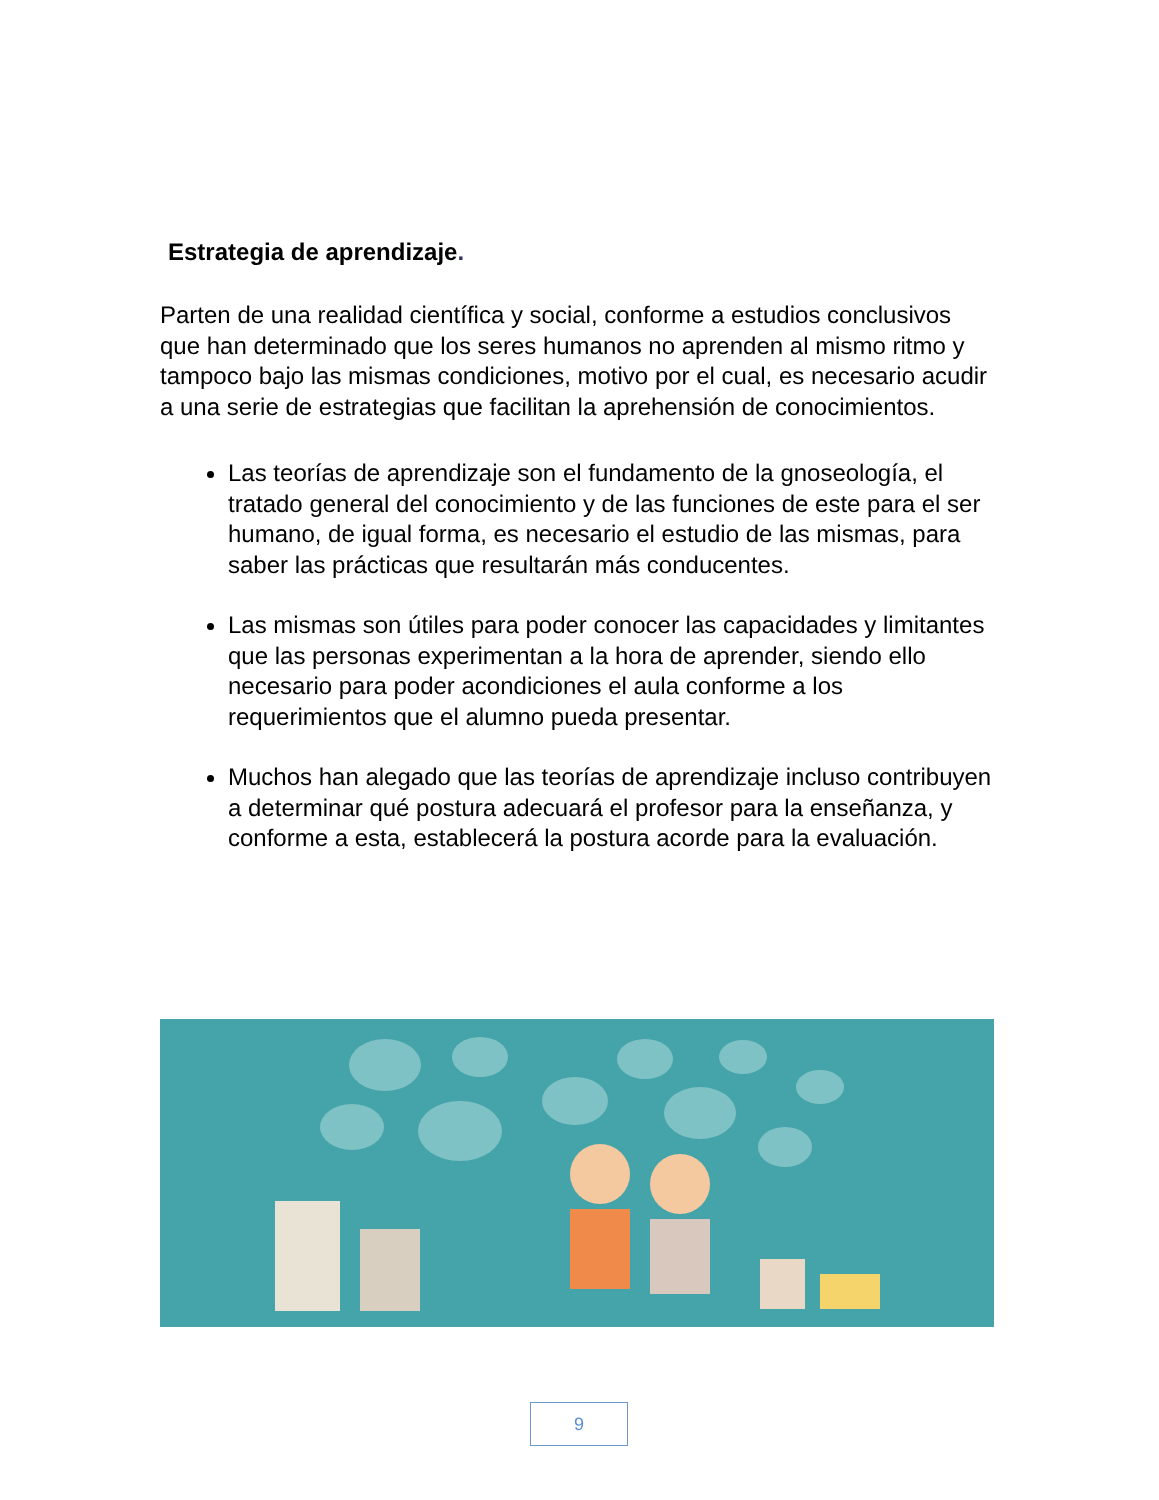Estrategia de aprendizaje.
Parten de una realidad científica y social, conforme a estudios conclusivos que han determinado que los seres humanos no aprenden al mismo ritmo y tampoco bajo las mismas condiciones, motivo por el cual, es necesario acudir a una serie de estrategias que facilitan la aprehensión de conocimientos.
Las teorías de aprendizaje son el fundamento de la gnoseología, el tratado general del conocimiento y de las funciones de este para el ser humano, de igual forma, es necesario el estudio de las mismas, para saber las prácticas que resultarán más conducentes.
Las mismas son útiles para poder conocer las capacidades y limitantes que las personas experimentan a la hora de aprender, siendo ello necesario para poder acondiciones el aula conforme a los requerimientos que el alumno pueda presentar.
Muchos han alegado que las teorías de aprendizaje incluso contribuyen a determinar qué postura adecuará el profesor para la enseñanza, y conforme a esta, establecerá la postura acorde para la evaluación.
9